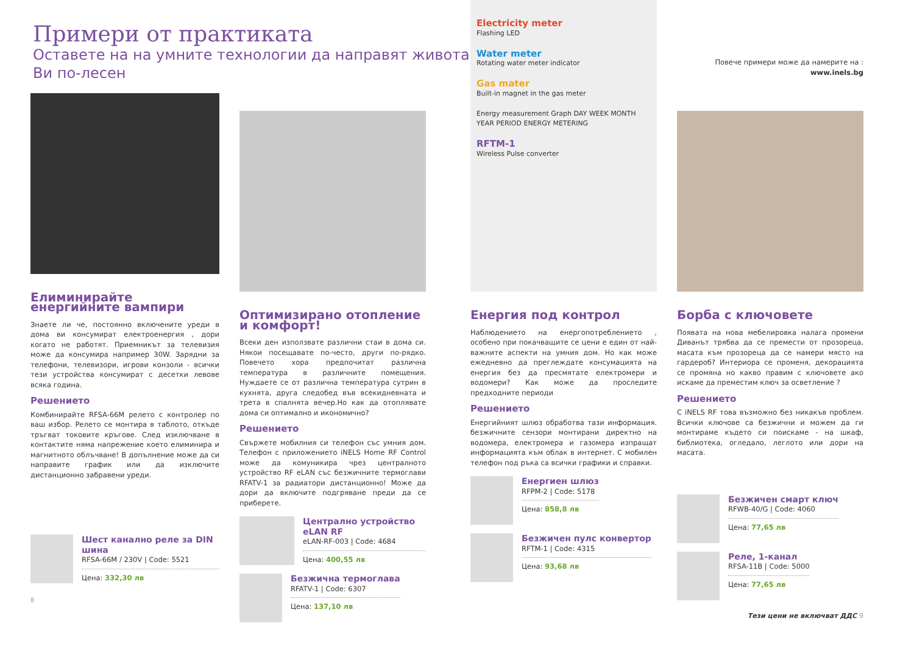Примери от практиката
Оставете на на умните технологии да направят живота Ви по-лесен
Елиминирайте енергийните вампири
Знаете ли че, постоянно включените уреди в дома ви консумират електроенергия , дори когато не работят. Приемникът за телевизия може да консумира например 30W. Зарядни за телефони, телевизори, игрови конзоли - всички тези устройства консумират с десетки левове всяка година.
Решението
Комбинирайте RFSA-66M релето с контролер по ваш избор. Релето се монтира в таблото, откъде тръгват токовите кръгове. След изключване в контактите няма напрежение което елиминира и магнитното облъчване! В допълнение може да си направите график или да изключите дистанционно забравени уреди.
Шест канално реле за DIN шина
RFSA-66M / 230V | Code: 5521
Цена: 332,30 лв
8
Оптимизирано отопление и комфорт!
Всеки ден използвате различни стаи в дома си. Някои посещавате по-често, други по-рядко. Повечето хора предпочитат различна температура в различните помещения. Нуждаете се от различна температура сутрин в кухнята, друга следобед във всекидневната и трета в спалнята вечер.Но как да отоплявате дома си оптимално и икономично?
Решението
Свържете мобилния си телефон със умния дом. Телефон с приложението iNELS Home RF Control може да комуникира чрез централното устройство RF eLAN със безжичните термоглави RFATV-1 за радиатори дистанционно! Може да дори да включите подгряване преди да се приберете.
Централно устройство eLAN RF
eLAN-RF-003 | Code: 4684
Цена: 400,55 лв
Безжична термоглава
RFATV-1 | Code: 6307
Цена: 137,10 лв
Electricity meter
Flashing LED
Water meter
Rotating water meter indicator
Gas mater
Built-in magnet in the gas meter
Energy measurement Graph DAY WEEK MONTH YEAR PERIOD ENERGY METERING
RFTM-1
Wireless Pulse converter
Енергия под контрол
Наблюдението на енергопотреблението , особено при покачващите се цени е един от най-важните аспекти на умния дом. Но как може ежедневно да преглеждате консумацията на енергия без да пресмятате електромери и водомери? Как може да проследите предходните периоди
Решението
Енергийният шлюз обработва тази информация. безжичните сензори монтирани директно на водомера, електромера и газомера изпращат информацията към облак в интернет. С мобилен телефон под ръка са всички графики и справки.
Енергиен шлюз
RFPM-2 | Code: 5178
Цена: 858,8 лв
Безжичен пулс конвертор
RFTM-1 | Code: 4315
Цена: 93,68 лв
Повече примери може да намерите на :
www.inels.bg
Борба с ключовете
Появата на нова мебелировка налага промени Диванът трябва да се премести от прозореца, масата към прозореца да се намери място на гардероб? Интериора се променя, декорацията се промяна но какво правим с ключовете ако искаме да преместим ключ за осветление ?
Решението
С iNELS RF това възможно без никакъв проблем. Всички ключове са безжични и можем да ги монтираме където си поискаме - на шкаф, библиотека, огледало, леглото или дори на масата.
Безжичен смарт ключ
RFWB-40/G | Code: 4060
Цена: 77,65 лв
Реле, 1-канал
RFSA-11B | Code: 5000
Цена: 77,65 лв
Тези цени не включват ДДС 9